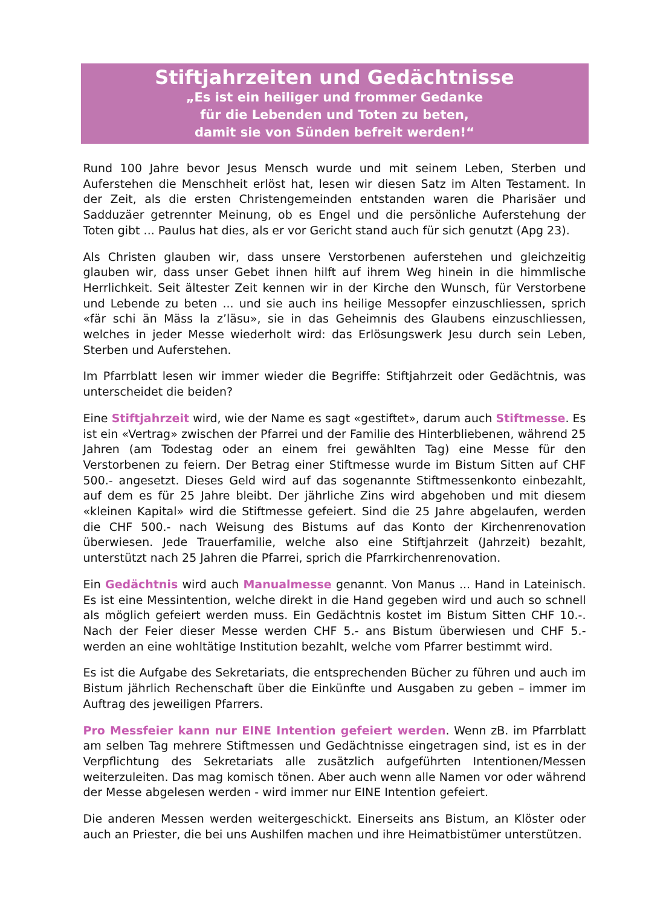Stiftjahrzeiten und Gedächtnisse
„Es ist ein heiliger und frommer Gedanke
für die Lebenden und Toten zu beten,
damit sie von Sünden befreit werden!“
Rund 100 Jahre bevor Jesus Mensch wurde und mit seinem Leben, Sterben und Auferstehen die Menschheit erlöst hat, lesen wir diesen Satz im Alten Testament. In der Zeit, als die ersten Christengemeinden entstanden waren die Pharisäer und Sadduzäer getrennter Meinung, ob es Engel und die persönliche Auferstehung der Toten gibt ... Paulus hat dies, als er vor Gericht stand auch für sich genutzt (Apg 23).
Als Christen glauben wir, dass unsere Verstorbenen auferstehen und gleichzeitig glauben wir, dass unser Gebet ihnen hilft auf ihrem Weg hinein in die himmlische Herrlichkeit. Seit ältester Zeit kennen wir in der Kirche den Wunsch, für Verstorbene und Lebende zu beten ... und sie auch ins heilige Messopfer einzuschliessen, sprich «fär schi än Mäss la z’läsu», sie in das Geheimnis des Glaubens einzuschliessen, welches in jeder Messe wiederholt wird: das Erlösungswerk Jesu durch sein Leben, Sterben und Auferstehen.
Im Pfarrblatt lesen wir immer wieder die Begriffe: Stiftjahrzeit oder Gedächtnis, was unterscheidet die beiden?
Eine Stiftjahrzeit wird, wie der Name es sagt «gestiftet», darum auch Stiftmesse. Es ist ein «Vertrag» zwischen der Pfarrei und der Familie des Hinterbliebenen, während 25 Jahren (am Todestag oder an einem frei gewählten Tag) eine Messe für den Verstorbenen zu feiern. Der Betrag einer Stiftmesse wurde im Bistum Sitten auf CHF 500.- angesetzt. Dieses Geld wird auf das sogenannte Stiftmessenkonto einbezahlt, auf dem es für 25 Jahre bleibt. Der jährliche Zins wird abgehoben und mit diesem «kleinen Kapital» wird die Stiftmesse gefeiert. Sind die 25 Jahre abgelaufen, werden die CHF 500.- nach Weisung des Bistums auf das Konto der Kirchenrenovation überwiesen. Jede Trauerfamilie, welche also eine Stiftjahrzeit (Jahrzeit) bezahlt, unterstützt nach 25 Jahren die Pfarrei, sprich die Pfarrkirchenrenovation.
Ein Gedächtnis wird auch Manualmesse genannt. Von Manus ... Hand in Lateinisch. Es ist eine Messintention, welche direkt in die Hand gegeben wird und auch so schnell als möglich gefeiert werden muss. Ein Gedächtnis kostet im Bistum Sitten CHF 10.-. Nach der Feier dieser Messe werden CHF 5.- ans Bistum überwiesen und CHF 5.- werden an eine wohltätige Institution bezahlt, welche vom Pfarrer bestimmt wird.
Es ist die Aufgabe des Sekretariats, die entsprechenden Bücher zu führen und auch im Bistum jährlich Rechenschaft über die Einkünfte und Ausgaben zu geben – immer im Auftrag des jeweiligen Pfarrers.
Pro Messfeier kann nur EINE Intention gefeiert werden. Wenn zB. im Pfarrblatt am selben Tag mehrere Stiftmessen und Gedächtnisse eingetragen sind, ist es in der Verpflichtung des Sekretariats alle zusätzlich aufgeführten Intentionen/Messen weiterzuleiten. Das mag komisch tönen. Aber auch wenn alle Namen vor oder während der Messe abgelesen werden - wird immer nur EINE Intention gefeiert.
Die anderen Messen werden weitergeschickt. Einerseits ans Bistum, an Klöster oder auch an Priester, die bei uns Aushilfen machen und ihre Heimatbistümer unterstützen.